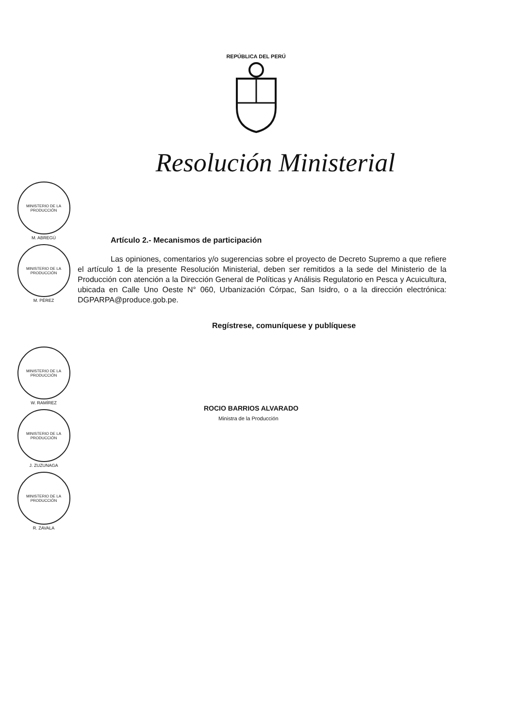REPÚBLICA DEL PERÚ
Resolución Ministerial
MINISTERIO DE LA PRODUCCIÓN
M. ABREGÚ
MINISTERIO DE LA PRODUCCIÓN
M. PÉREZ
MINISTERIO DE LA PRODUCCIÓN
W. RAMÍREZ
MINISTERIO DE LA PRODUCCIÓN
J. ZUZUNAGA
MINISTERIO DE LA PRODUCCIÓN
R. ZAVALA
Artículo 2.- Mecanismos de participación
Las opiniones, comentarios y/o sugerencias sobre el proyecto de Decreto Supremo a que refiere el artículo 1 de la presente Resolución Ministerial, deben ser remitidos a la sede del Ministerio de la Producción con atención a la Dirección General de Políticas y Análisis Regulatorio en Pesca y Acuicultura, ubicada en Calle Uno Oeste N° 060, Urbanización Córpac, San Isidro, o a la dirección electrónica: DGPARPA@produce.gob.pe.
Regístrese, comuníquese y publíquese
ROCIO BARRIOS ALVARADO
Ministra de la Producción